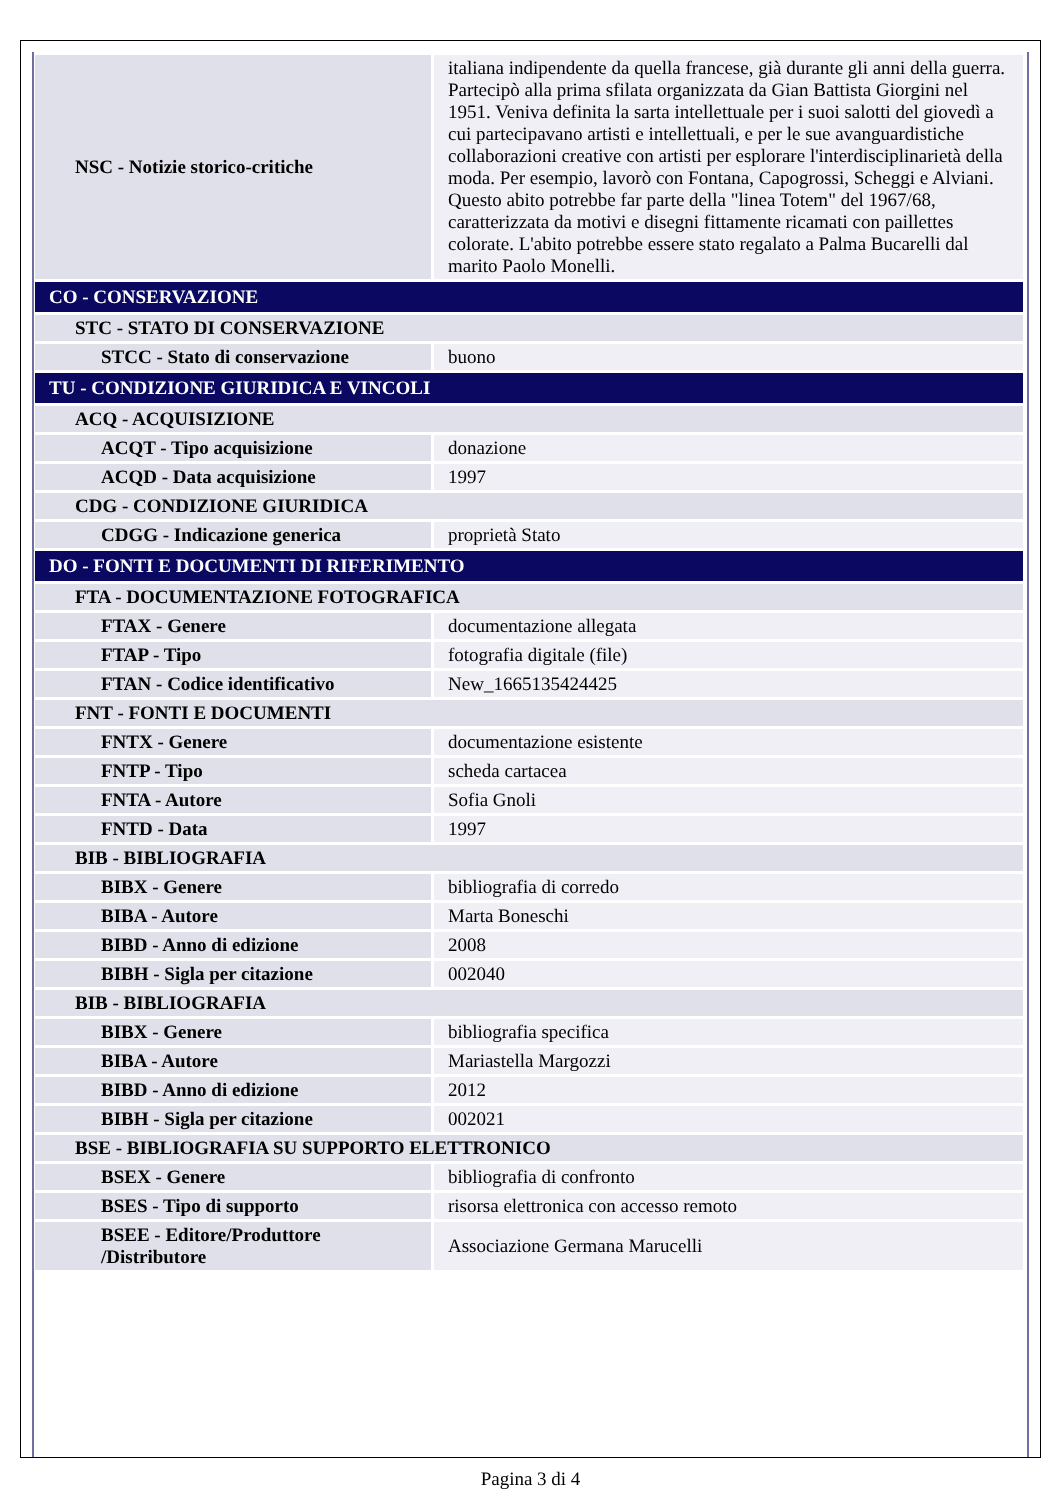| NSC - Notizie storico-critiche | italiana indipendente da quella francese, già durante gli anni della guerra. Partecipò alla prima sfilata organizzata da Gian Battista Giorgini nel 1951. Veniva definita la sarta intellettuale per i suoi salotti del giovedì a cui partecipavano artisti e intellettuali, e per le sue avanguardistiche collaborazioni creative con artisti per esplorare l'interdisciplinarietà della moda. Per esempio, lavorò con Fontana, Capogrossi, Scheggi e Alviani. Questo abito potrebbe far parte della "linea Totem" del 1967/68, caratterizzata da motivi e disegni fittamente ricamati con paillettes colorate. L'abito potrebbe essere stato regalato a Palma Bucarelli dal marito Paolo Monelli. |
| CO - CONSERVAZIONE | |
| STC - STATO DI CONSERVAZIONE | |
| STCC - Stato di conservazione | buono |
| TU - CONDIZIONE GIURIDICA E VINCOLI | |
| ACQ - ACQUISIZIONE | |
| ACQT - Tipo acquisizione | donazione |
| ACQD - Data acquisizione | 1997 |
| CDG - CONDIZIONE GIURIDICA | |
| CDGG - Indicazione generica | proprietà Stato |
| DO - FONTI E DOCUMENTI DI RIFERIMENTO | |
| FTA - DOCUMENTAZIONE FOTOGRAFICA | |
| FTAX - Genere | documentazione allegata |
| FTAP - Tipo | fotografia digitale (file) |
| FTAN - Codice identificativo | New_1665135424425 |
| FNT - FONTI E DOCUMENTI | |
| FNTX - Genere | documentazione esistente |
| FNTP - Tipo | scheda cartacea |
| FNTA - Autore | Sofia Gnoli |
| FNTD - Data | 1997 |
| BIB - BIBLIOGRAFIA | |
| BIBX - Genere | bibliografia di corredo |
| BIBA - Autore | Marta Boneschi |
| BIBD - Anno di edizione | 2008 |
| BIBH - Sigla per citazione | 002040 |
| BIB - BIBLIOGRAFIA | |
| BIBX - Genere | bibliografia specifica |
| BIBA - Autore | Mariastella Margozzi |
| BIBD - Anno di edizione | 2012 |
| BIBH - Sigla per citazione | 002021 |
| BSE - BIBLIOGRAFIA SU SUPPORTO ELETTRONICO | |
| BSEX - Genere | bibliografia di confronto |
| BSES - Tipo di supporto | risorsa elettronica con accesso remoto |
| BSEE - Editore/Produttore /Distributore | Associazione Germana Marucelli |
Pagina 3 di 4